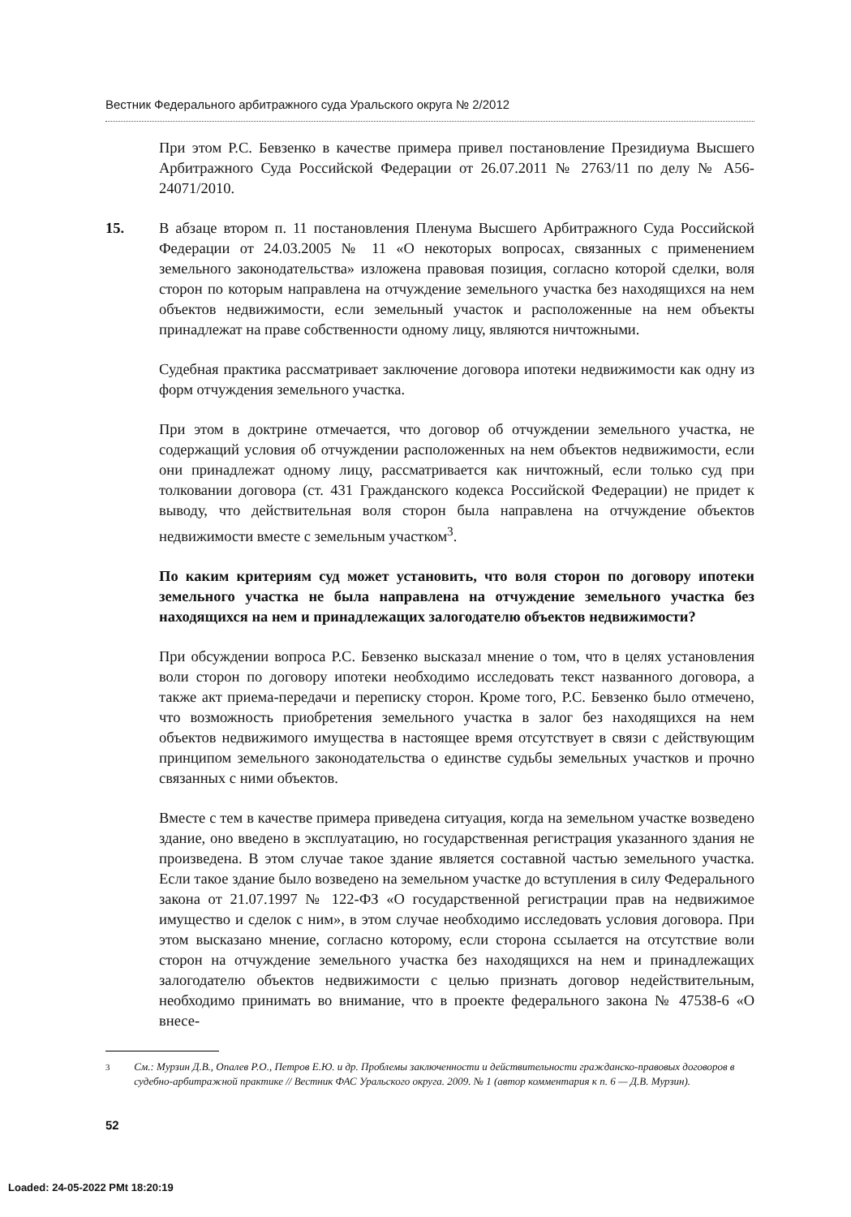Вестник Федерального арбитражного суда Уральского округа № 2/2012
При этом Р.С. Бевзенко в качестве примера привел постановление Президиума Высшего Арбитражного Суда Российской Федерации от 26.07.2011 № 2763/11 по делу № А56-24071/2010.
15. В абзаце втором п. 11 постановления Пленума Высшего Арбитражного Суда Российской Федерации от 24.03.2005 № 11 «О некоторых вопросах, связанных с применением земельного законодательства» изложена правовая позиция, согласно которой сделки, воля сторон по которым направлена на отчуждение земельного участка без находящихся на нем объектов недвижимости, если земельный участок и расположенные на нем объекты принадлежат на праве собственности одному лицу, являются ничтожными.
Судебная практика рассматривает заключение договора ипотеки недвижимости как одну из форм отчуждения земельного участка.
При этом в доктрине отмечается, что договор об отчуждении земельного участка, не содержащий условия об отчуждении расположенных на нем объектов недвижимости, если они принадлежат одному лицу, рассматривается как ничтожный, если только суд при толковании договора (ст. 431 Гражданского кодекса Российской Федерации) не придет к выводу, что действительная воля сторон была направлена на отчуждение объектов недвижимости вместе с земельным участком<sup>3</sup>.
По каким критериям суд может установить, что воля сторон по договору ипотеки земельного участка не была направлена на отчуждение земельного участка без находящихся на нем и принадлежащих залогодателю объектов недвижимости?
При обсуждении вопроса Р.С. Бевзенко высказал мнение о том, что в целях установления воли сторон по договору ипотеки необходимо исследовать текст названного договора, а также акт приема-передачи и переписку сторон. Кроме того, Р.С. Бевзенко было отмечено, что возможность приобретения земельного участка в залог без находящихся на нем объектов недвижимого имущества в настоящее время отсутствует в связи с действующим принципом земельного законодательства о единстве судьбы земельных участков и прочно связанных с ними объектов.
Вместе с тем в качестве примера приведена ситуация, когда на земельном участке возведено здание, оно введено в эксплуатацию, но государственная регистрация указанного здания не произведена. В этом случае такое здание является составной частью земельного участка. Если такое здание было возведено на земельном участке до вступления в силу Федерального закона от 21.07.1997 № 122-ФЗ «О государственной регистрации прав на недвижимое имущество и сделок с ним», в этом случае необходимо исследовать условия договора. При этом высказано мнение, согласно которому, если сторона ссылается на отсутствие воли сторон на отчуждение земельного участка без находящихся на нем и принадлежащих залогодателю объектов недвижимости с целью признать договор недействительным, необходимо принимать во внимание, что в проекте федерального закона № 47538-6 «О внесе-
<sup>3</sup> См.: Мурзин Д.В., Опалев Р.О., Петров Е.Ю. и др. Проблемы заключенности и действительности гражданско-правовых договоров в судебно-арбитражной практике // Вестник ФАС Уральского округа. 2009. № 1 (автор комментария к п. 6 — Д.В. Мурзин).
52
Loaded: 24-05-2022 PMt 18:20:19